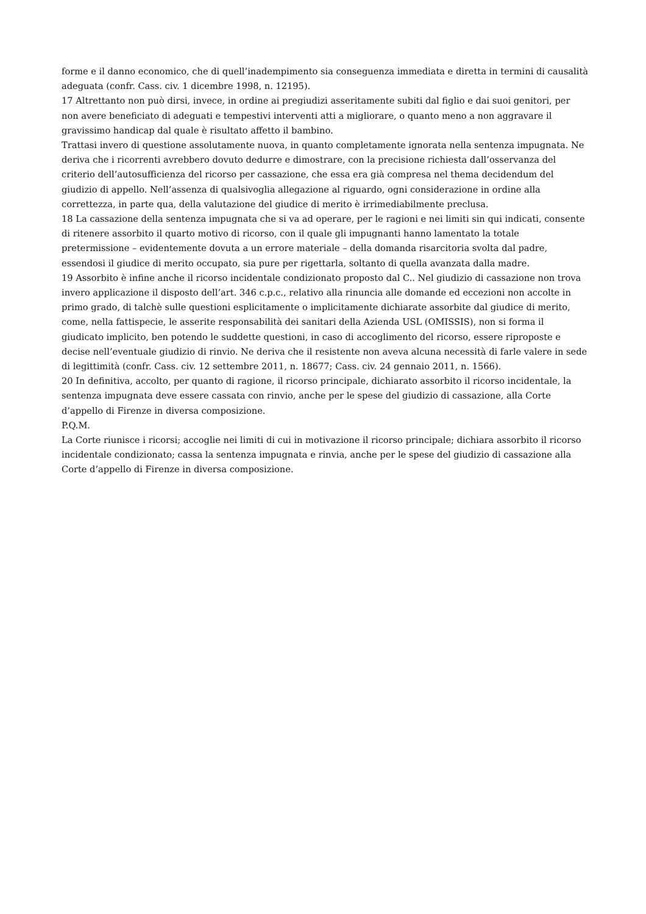forme e il danno economico, che di quell’inadempimento sia conseguenza immediata e diretta in termini di causalità adeguata (confr. Cass. civ. 1 dicembre 1998, n. 12195).
17 Altrettanto non può dirsi, invece, in ordine ai pregiudizi asseritamente subiti dal figlio e dai suoi genitori, per non avere beneficiato di adeguati e tempestivi interventi atti a migliorare, o quanto meno a non aggravare il gravissimo handicap dal quale è risultato affetto il bambino.
Trattasi invero di questione assolutamente nuova, in quanto completamente ignorata nella sentenza impugnata. Ne deriva che i ricorrenti avrebbero dovuto dedurre e dimostrare, con la precisione richiesta dall’osservanza del criterio dell’autosufficienza del ricorso per cassazione, che essa era già compresa nel thema decidendum del giudizio di appello. Nell’assenza di qualsivoglia allegazione al riguardo, ogni considerazione in ordine alla correttezza, in parte qua, della valutazione del giudice di merito è irrimediabilmente preclusa.
18 La cassazione della sentenza impugnata che si va ad operare, per le ragioni e nei limiti sin qui indicati, consente di ritenere assorbito il quarto motivo di ricorso, con il quale gli impugnanti hanno lamentato la totale pretermissione – evidentemente dovuta a un errore materiale – della domanda risarcitoria svolta dal padre, essendosi il giudice di merito occupato, sia pure per rigettarla, soltanto di quella avanzata dalla madre.
19 Assorbito è infine anche il ricorso incidentale condizionato proposto dal C.. Nel giudizio di cassazione non trova invero applicazione il disposto dell’art. 346 c.p.c., relativo alla rinuncia alle domande ed eccezioni non accolte in primo grado, di talchè sulle questioni esplicitamente o implicitamente dichiarate assorbite dal giudice di merito, come, nella fattispecie, le asserite responsabilità dei sanitari della Azienda USL (OMISSIS), non si forma il giudicato implicito, ben potendo le suddette questioni, in caso di accoglimento del ricorso, essere riproposte e decise nell’eventuale giudizio di rinvio. Ne deriva che il resistente non aveva alcuna necessità di farle valere in sede di legittimità (confr. Cass. civ. 12 settembre 2011, n. 18677; Cass. civ. 24 gennaio 2011, n. 1566).
20 In definitiva, accolto, per quanto di ragione, il ricorso principale, dichiarato assorbito il ricorso incidentale, la sentenza impugnata deve essere cassata con rinvio, anche per le spese del giudizio di cassazione, alla Corte d’appello di Firenze in diversa composizione.
P.Q.M.
La Corte riunisce i ricorsi; accoglie nei limiti di cui in motivazione il ricorso principale; dichiara assorbito il ricorso incidentale condizionato; cassa la sentenza impugnata e rinvia, anche per le spese del giudizio di cassazione alla Corte d’appello di Firenze in diversa composizione.